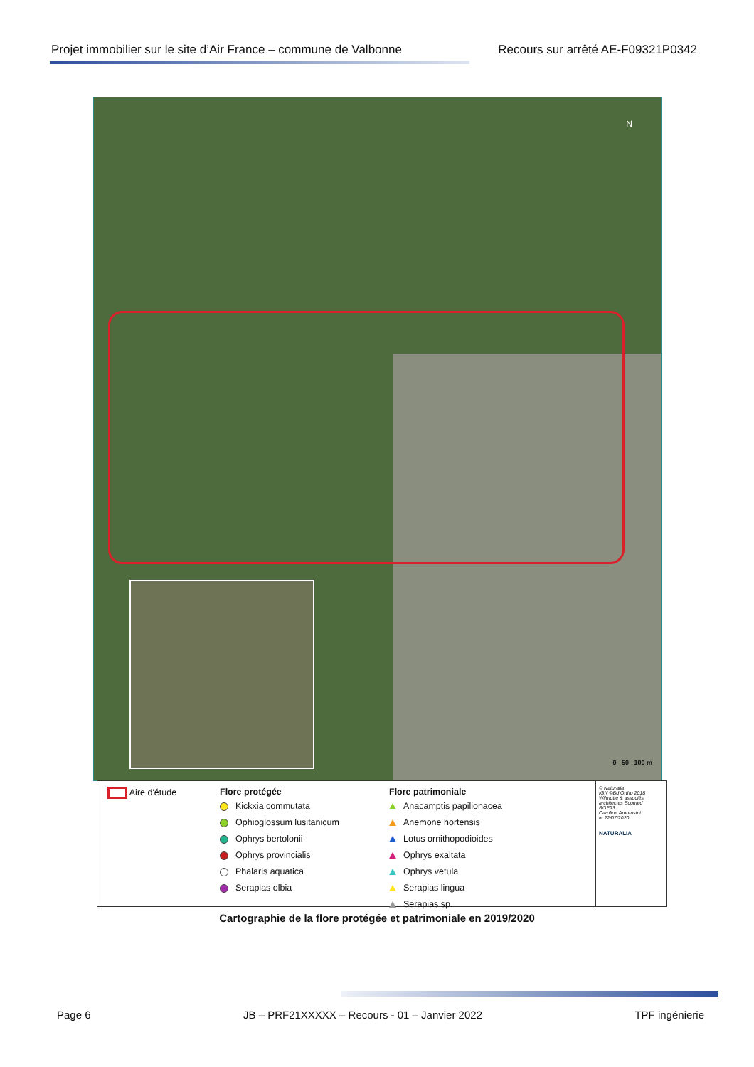Projet immobilier sur le site d’Air France – commune de Valbonne Recours sur arrêté AE-F09321P0342
N
0 50 100 m
Aire d'étude Flore protégée
Kickxia commutata
Ophioglossum lusitanicum
Ophrys bertolonii
Ophrys provincialis
Phalaris aquatica
Serapias olbia
Flore patrimoniale
Anacamptis papilionacea
Anemone hortensis
Lotus ornithopodioides
Ophrys exaltata
Ophrys vetula
Serapias lingua
Serapias sp.
© Naturalia
IGN ©Bd Ortho 2018
Wilmotte & associés
architectes Ecomed
RGF93
Caroline Ambrosini
le 22/07/2020
NATURALIA
Cartographie de la flore protégée et patrimoniale en 2019/2020
Page 6 JB – PRF21XXXXX – Recours - 01 – Janvier 2022 TPF ingénierie